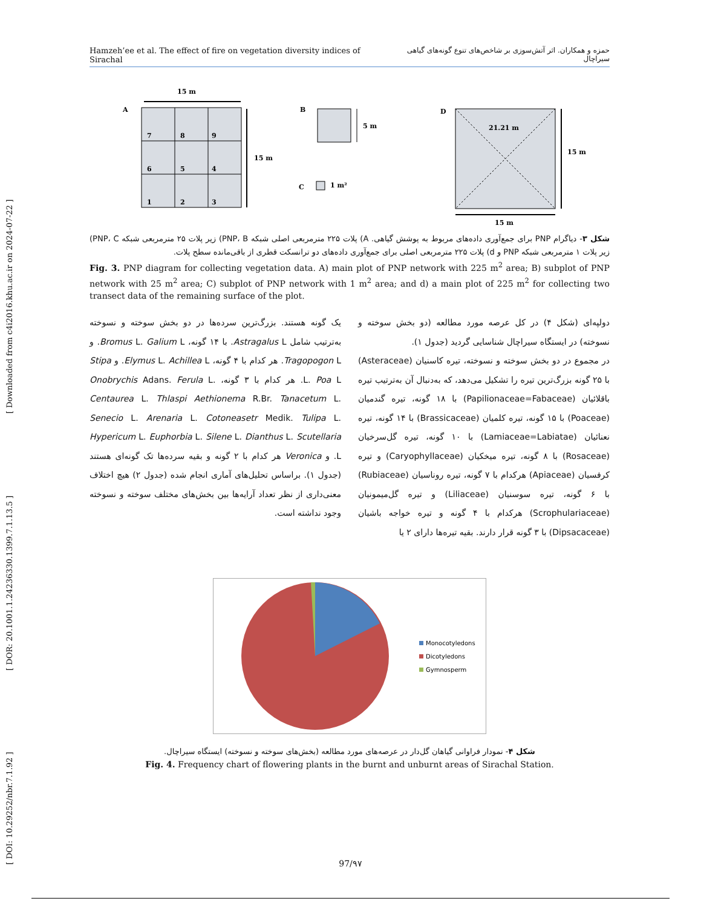[ DOI: 10.29252/nbr.7.1.92 ] [ DOR: 20.1001.1.24236330.1399.7.1.13.5 ] [ Downloaded from c4i2016.khu.ac.ir on 2024-07-22 ]
Hamzeh’ee et al. The effect of fire on vegetation diversity indices of Sirachal حمزه و همکاران. اثر آتش‌سوزی بر شاخص‌های تنوع گونه‌های گیاهی سیراچال
15 m
A
7
8
9
6
5
4
1
2
3
15 m
B
5 m
C
1 m²
D
21.21 m
15 m
15 m
شکل ۳- دیاگرام PNP برای جمع‌آوری داده‌های مربوط به پوشش گیاهی. A) پلات ۲۲۵ مترمربعی اصلی شبکه PNP، B) زیر پلات ۲۵ مترمربعی شبکه PNP، C) زیر پلات ۱ مترمربعی شبکه PNP و d) پلات ۲۲۵ مترمربعی اصلی برای جمع‌آوری داده‌های دو ترانسکت قطری از باقی‌مانده سطح پلات.
Fig. 3. PNP diagram for collecting vegetation data. A) main plot of PNP network with 225 m<sup>2</sup> area; B) subplot of PNP network with 25 m<sup>2</sup> area; C) subplot of PNP network with 1 m<sup>2</sup> area; and d) a main plot of 225 m<sup>2</sup> for collecting two transect data of the remaining surface of the plot.
دولپه‌ای (شکل ۴) در کل عرصه مورد مطالعه (دو بخش سوخته و نسوخته) در ایستگاه سیراچال شناسایی گردید (جدول ۱).
در مجموع در دو بخش سوخته و نسوخته، تیره کاسنیان (Asteraceae) با ۲۵ گونه بزرگ‌ترین تیره را تشکیل می‌دهد، که به‌دنبال آن به‌ترتیب تیره باقلائیان (Papilionaceae=Fabaceae) با ۱۸ گونه، تیره گندمیان (Poaceae) با ۱۵ گونه، تیره کلمیان (Brassicaceae) با ۱۴ گونه، تیره نعنائیان (Lamiaceae=Labiatae) با ۱۰ گونه، تیره گل‌سرخیان (Rosaceae) با ۸ گونه، تیره میخکیان (Caryophyllaceae) و تیره کرفسیان (Apiaceae) هرکدام با ۷ گونه، تیره روناسیان (Rubiaceae) با ۶ گونه، تیره سوسنیان (Liliaceae) و تیره گل‌میمونیان (Scrophulariaceae) هرکدام با ۴ گونه و تیره خواجه باشیان (Dipsacaceae) با ۳ گونه قرار دارند. بقیه تیره‌ها دارای ۲ یا
یک گونه هستند. بزرگ‌ترین سرده‌ها در دو بخش سوخته و نسوخته به‌ترتیب شامل Astragalus L. با ۱۴ گونه، Bromus L. Galium L. و Tragopogon L. هر کدام با ۴ گونه، Elymus L. Achillea L. و Stipa L. Poa L. هر کدام با ۳ گونه، Onobrychis Adans. Ferula L. Centaurea L. Thlaspi Aethionema R.Br. Tanacetum L. Senecio L. Arenaria L. Cotoneasetr Medik. Tulipa L. Hypericum L. Euphorbia L. Silene L. Dianthus L. Scutellaria L. و Veronica هر کدام با ۲ گونه و بقیه سرده‌ها تک گونه‌ای هستند (جدول ۱). براساس تحلیل‌های آماری انجام شده (جدول ۲) هیچ اختلاف معنی‌داری از نظر تعداد آرایه‌ها بین بخش‌های مختلف سوخته و نسوخته وجود نداشته است.
Monocotyledons
Dicotyledons
Gymnosperm
شکل ۴- نمودار فراوانی گیاهان گل‌دار در عرصه‌های مورد مطالعه (بخش‌های سوخته و نسوخته) ایستگاه سیراچال.
Fig. 4. Frequency chart of flowering plants in the burnt and unburnt areas of Sirachal Station.
97/۹۷